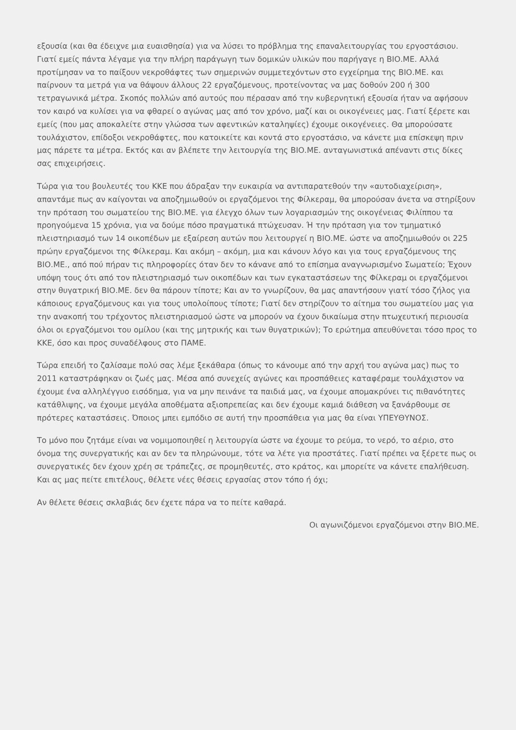εξουσία (και θα έδειχνε μια ευαισθησία) για να λύσει το πρόβλημα της επαναλειτουργίας του εργοστάσιου. Γιατί εμείς πάντα λέγαμε για την πλήρη παράγωγη των δομικών υλικών που παρήγαγε η ΒΙΟ.ΜΕ. Αλλά προτίμησαν να το παίξουν νεκροθάφτες των σημερινών συμμετεχόντων στο εγχείρημα της ΒΙΟ.ΜΕ. και παίρνουν τα μετρά για να θάψουν άλλους 22 εργαζόμενους, προτείνοντας να μας δοθούν 200 ή 300 τετραγωνικά μέτρα. Σκοπός πολλών από αυτούς που πέρασαν από την κυβερνητική εξουσία ήταν να αφήσουν τον καιρό να κυλίσει για να φθαρεί ο αγώνας μας από τον χρόνο, μαζί και οι οικογένειες μας. Γιατί ξέρετε και εμείς (που μας αποκαλείτε στην γλώσσα των αφεντικών καταληψίες) έχουμε οικογένειες. Θα μπορούσατε τουλάχιστον, επίδοξοι νεκροθάφτες, που κατοικείτε και κοντά στο εργοστάσιο, να κάνετε μια επίσκεψη πριν μας πάρετε τα μέτρα. Εκτός και αν βλέπετε την λειτουργία της ΒΙΟ.ΜΕ. ανταγωνιστικά απέναντι στις δίκες σας επιχειρήσεις.
Τώρα για του βουλευτές του ΚΚΕ που άδραξαν την ευκαιρία να αντιπαρατεθούν την «αυτοδιαχείριση», απαντάμε πως αν καίγονται να αποζημιωθούν οι εργαζόμενοι της Φίλκεραμ, θα μπορούσαν άνετα να στηρίξουν την πρόταση του σωματείου της ΒΙΟ.ΜΕ. για έλεγχο όλων των λογαριασμών της οικογένειας Φιλίππου τα προηγούμενα 15 χρόνια, για να δούμε πόσο πραγματικά πτώχευσαν. Ή την πρόταση για τον τμηματικό πλειστηριασμό των 14 οικοπέδων με εξαίρεση αυτών που λειτουργεί η ΒΙΟ.ΜΕ. ώστε να αποζημιωθούν οι 225 πρώην εργαζόμενοι της Φίλκεραμ. Και ακόμη – ακόμη, μια και κάνουν λόγο και για τους εργαζόμενους της ΒΙΟ.ΜΕ., από πού πήραν τις πληροφορίες όταν δεν το κάνανε από το επίσημα αναγνωρισμένο Σωματείο; Έχουν υπόψη τους ότι από τον πλειστηριασμό των οικοπέδων και των εγκαταστάσεων της Φίλκεραμ οι εργαζόμενοι στην θυγατρική ΒΙΟ.ΜΕ. δεν θα πάρουν τίποτε; Και αν το γνωρίζουν, θα μας απαντήσουν γιατί τόσο ζήλος για κάποιους εργαζόμενους και για τους υπολοίπους τίποτε; Γιατί δεν στηρίζουν το αίτημα του σωματείου μας για την ανακοπή του τρέχοντος πλειστηριασμού ώστε να μπορούν να έχουν δικαίωμα στην πτωχευτική περιουσία όλοι οι εργαζόμενοι του ομίλου (και της μητρικής και των θυγατρικών); Το ερώτημα απευθύνεται τόσο προς το ΚΚΕ, όσο και προς συναδέλφους στο ΠΑΜΕ.
Τώρα επειδή το ζαλίσαμε πολύ σας λέμε ξεκάθαρα (όπως το κάνουμε από την αρχή του αγώνα μας) πως το 2011 καταστράφηκαν οι ζωές μας. Μέσα από συνεχείς αγώνες και προσπάθειες καταφέραμε τουλάχιστον να έχουμε ένα αλληλέγγυο εισόδημα, για να μην πεινάνε τα παιδιά μας, να έχουμε απομακρύνει τις πιθανότητες κατάθλιψης, να έχουμε μεγάλα αποθέματα αξιοπρεπείας και δεν έχουμε καμιά διάθεση να ξανάρθουμε σε πρότερες καταστάσεις. Όποιος μπει εμπόδιο σε αυτή την προσπάθεια για μας θα είναι ΥΠΕΥΘΥΝΟΣ.
Το μόνο που ζητάμε είναι να νομιμοποιηθεί η λειτουργία ώστε να έχουμε το ρεύμα, το νερό, το αέριο, στο όνομα της συνεργατικής και αν δεν τα πληρώνουμε, τότε να λέτε για προστάτες. Γιατί πρέπει να ξέρετε πως οι συνεργατικές δεν έχουν χρέη σε τράπεζες, σε προμηθευτές, στο κράτος, και μπορείτε να κάνετε επαλήθευση. Και ας μας πείτε επιτέλους, θέλετε νέες θέσεις εργασίας στον τόπο ή όχι;
Αν θέλετε θέσεις σκλαβιάς δεν έχετε πάρα να το πείτε καθαρά.
Οι αγωνιζόμενοι εργαζόμενοι στην ΒΙΟ.ΜΕ.